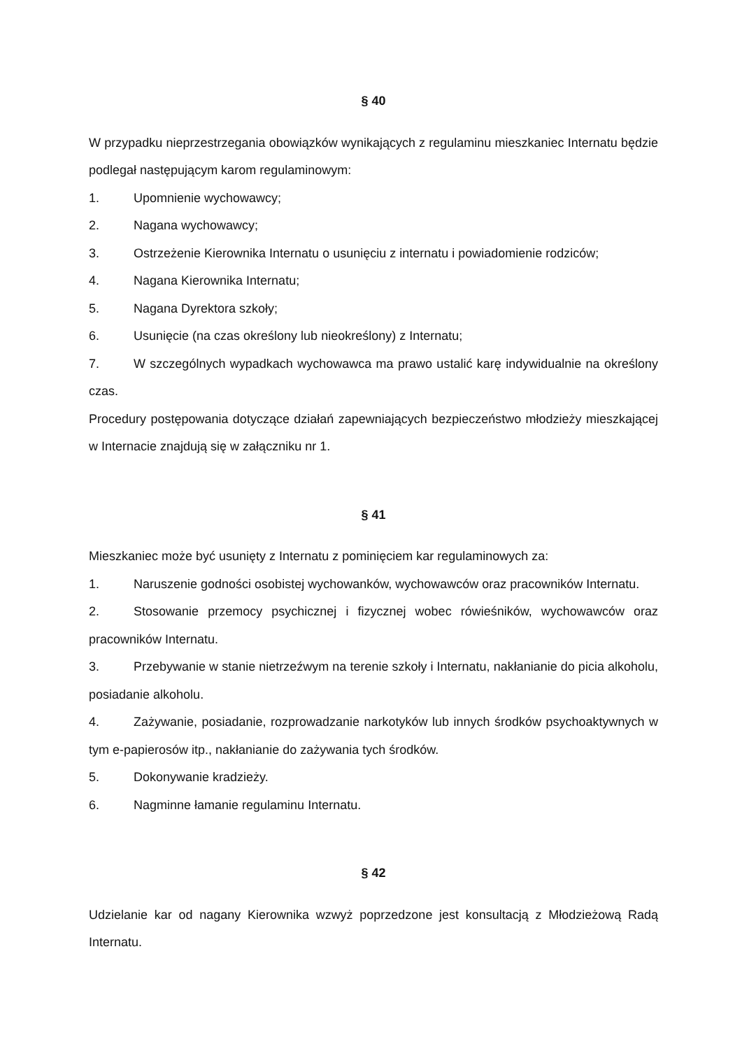§ 40
W przypadku nieprzestrzegania obowiązków wynikających z regulaminu mieszkaniec Internatu będzie podlegał następującym karom regulaminowym:
1. Upomnienie wychowawcy;
2. Nagana wychowawcy;
3. Ostrzeżenie Kierownika Internatu o usunięciu z internatu i powiadomienie rodziców;
4. Nagana Kierownika Internatu;
5. Nagana Dyrektora szkoły;
6. Usunięcie (na czas określony lub nieokreślony) z Internatu;
7. W szczególnych wypadkach wychowawca ma prawo ustalić karę indywidualnie na określony czas.
Procedury postępowania dotyczące działań zapewniających bezpieczeństwo młodzieży mieszkającej w Internacie znajdują się w załączniku nr 1.
§ 41
Mieszkaniec może być usunięty z Internatu z pominięciem kar regulaminowych za:
1. Naruszenie godności osobistej wychowanków, wychowawców oraz pracowników Internatu.
2. Stosowanie przemocy psychicznej i fizycznej wobec rówieśników, wychowawców oraz pracowników Internatu.
3. Przebywanie w stanie nietrzeźwym na terenie szkoły i Internatu, nakłanianie do picia alkoholu, posiadanie alkoholu.
4. Zażywanie, posiadanie, rozprowadzanie narkotyków lub innych środków psychoaktywnych w tym e-papierosów itp., nakłanianie do zażywania tych środków.
5. Dokonywanie kradzieży.
6. Nagminne łamanie regulaminu Internatu.
§ 42
Udzielanie kar od nagany Kierownika wzwyż poprzedzone jest konsultacją z Młodzieżową Radą Internatu.